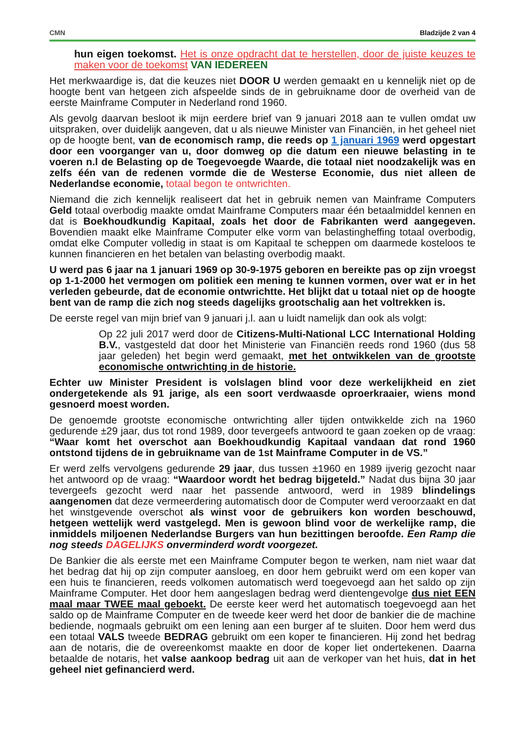CMN Bladzijde 2 van 4
hun eigen toekomst. Het is onze opdracht dat te herstellen, door de juiste keuzes te maken voor de toekomst VAN IEDEREEN
Het merkwaardige is, dat die keuzes niet DOOR U werden gemaakt en u kennelijk niet op de hoogte bent van hetgeen zich afspeelde sinds de in gebruikname door de overheid van de eerste Mainframe Computer in Nederland rond 1960.
Als gevolg daarvan besloot ik mijn eerdere brief van 9 januari 2018 aan te vullen omdat uw uitspraken, over duidelijk aangeven, dat u als nieuwe Minister van Financiën, in het geheel niet op de hoogte bent, van de economisch ramp, die reeds op 1 januari 1969 werd opgestart door een voorganger van u, door domweg op die datum een nieuwe belasting in te voeren n.l de Belasting op de Toegevoegde Waarde, die totaal niet noodzakelijk was en zelfs één van de redenen vormde die de Westerse Economie, dus niet alleen de Nederlandse economie, totaal begon te ontwrichten.
Niemand die zich kennelijk realiseert dat het in gebruik nemen van Mainframe Computers Geld totaal overbodig maakte omdat Mainframe Computers maar één betaalmiddel kennen en dat is Boekhoudkundig Kapitaal, zoals het door de Fabrikanten werd aangegeven. Bovendien maakt elke Mainframe Computer elke vorm van belastingheffing totaal overbodig, omdat elke Computer volledig in staat is om Kapitaal te scheppen om daarmede kosteloos te kunnen financieren en het betalen van belasting overbodig maakt.
U werd pas 6 jaar na 1 januari 1969 op 30-9-1975 geboren en bereikte pas op zijn vroegst op 1-1-2000 het vermogen om politiek een mening te kunnen vormen, over wat er in het verleden gebeurde, dat de economie ontwrichtte. Het blijkt dat u totaal niet op de hoogte bent van de ramp die zich nog steeds dagelijks grootschalig aan het voltrekken is.
De eerste regel van mijn brief van 9 januari j.l. aan u luidt namelijk dan ook als volgt:
Op 22 juli 2017 werd door de Citizens-Multi-National LCC International Holding B.V., vastgesteld dat door het Ministerie van Financiën reeds rond 1960 (dus 58 jaar geleden) het begin werd gemaakt, met het ontwikkelen van de grootste economische ontwrichting in de historie.
Echter uw Minister President is volslagen blind voor deze werkelijkheid en ziet ondergetekende als 91 jarige, als een soort verdwaasde oproerkraaier, wiens mond gesnoerd moest worden.
De genoemde grootste economische ontwrichting aller tijden ontwikkelde zich na 1960 gedurende ±29 jaar, dus tot rond 1989, door tevergeefs antwoord te gaan zoeken op de vraag: “Waar komt het overschot aan Boekhoudkundig Kapitaal vandaan dat rond 1960 ontstond tijdens de in gebruikname van de 1st Mainframe Computer in de VS.”
Er werd zelfs vervolgens gedurende 29 jaar, dus tussen ±1960 en 1989 ijverig gezocht naar het antwoord op de vraag: “Waardoor wordt het bedrag bijgeteld.” Nadat dus bijna 30 jaar tevergeefs gezocht werd naar het passende antwoord, werd in 1989 blindelings aangenomen dat deze vermeerdering automatisch door de Computer werd veroorzaakt en dat het winstgevende overschot als winst voor de gebruikers kon worden beschouwd, hetgeen wettelijk werd vastgelegd. Men is gewoon blind voor de werkelijke ramp, die inmiddels miljoenen Nederlandse Burgers van hun bezittingen beroofde. Een Ramp die nog steeds DAGELIJKS onverminderd wordt voorgezet.
De Bankier die als eerste met een Mainframe Computer begon te werken, nam niet waar dat het bedrag dat hij op zijn computer aansloeg, en door hem gebruikt werd om een koper van een huis te financieren, reeds volkomen automatisch werd toegevoegd aan het saldo op zijn Mainframe Computer. Het door hem aangeslagen bedrag werd dientengevolge dus niet EEN maal maar TWEE maal geboekt. De eerste keer werd het automatisch toegevoegd aan het saldo op de Mainframe Computer en de tweede keer werd het door de bankier die de machine bediende, nogmaals gebruikt om een lening aan een burger af te sluiten. Door hem werd dus een totaal VALS tweede BEDRAG gebruikt om een koper te financieren. Hij zond het bedrag aan de notaris, die de overeenkomst maakte en door de koper liet ondertekenen. Daarna betaalde de notaris, het valse aankoop bedrag uit aan de verkoper van het huis, dat in het geheel niet gefinancierd werd.